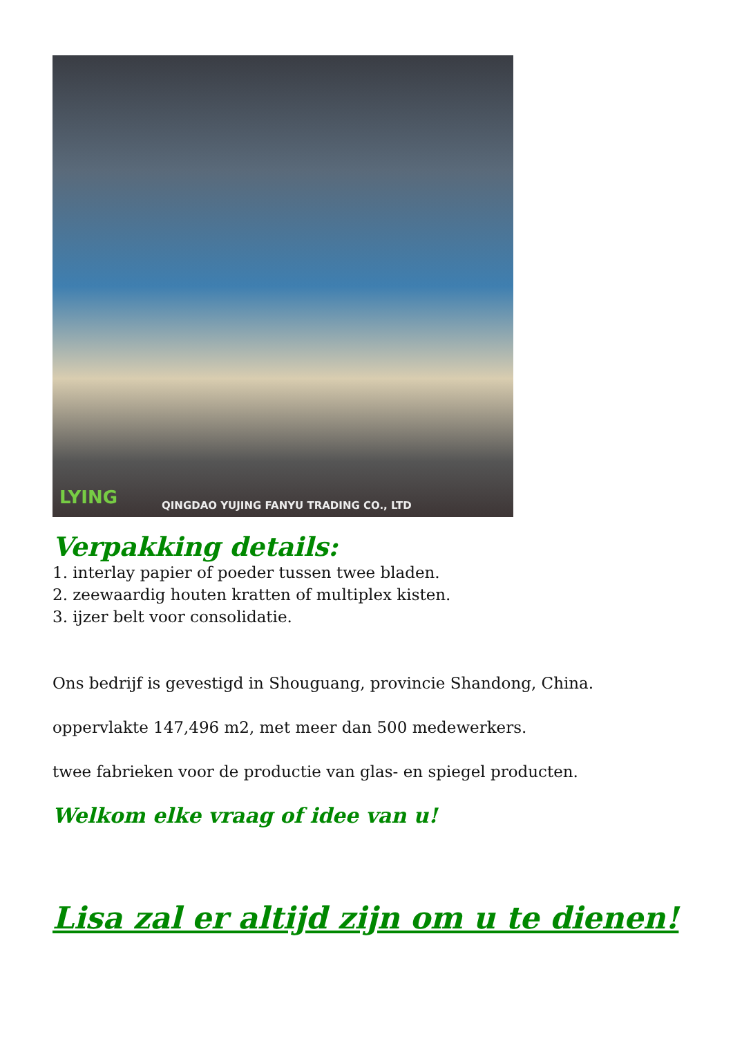LYING QINGDAO YUJING FANYU TRADING CO., LTD
Verpakking details:
1. interlay papier of poeder tussen twee bladen.
2. zeewaardig houten kratten of multiplex kisten.
3. ijzer belt voor consolidatie.
Ons bedrijf is gevestigd in Shouguang, provincie Shandong, China.
oppervlakte 147,496 m2, met meer dan 500 medewerkers.
twee fabrieken voor de productie van glas- en spiegel producten.
Welkom elke vraag of idee van u!
Lisa zal er altijd zijn om u te dienen!